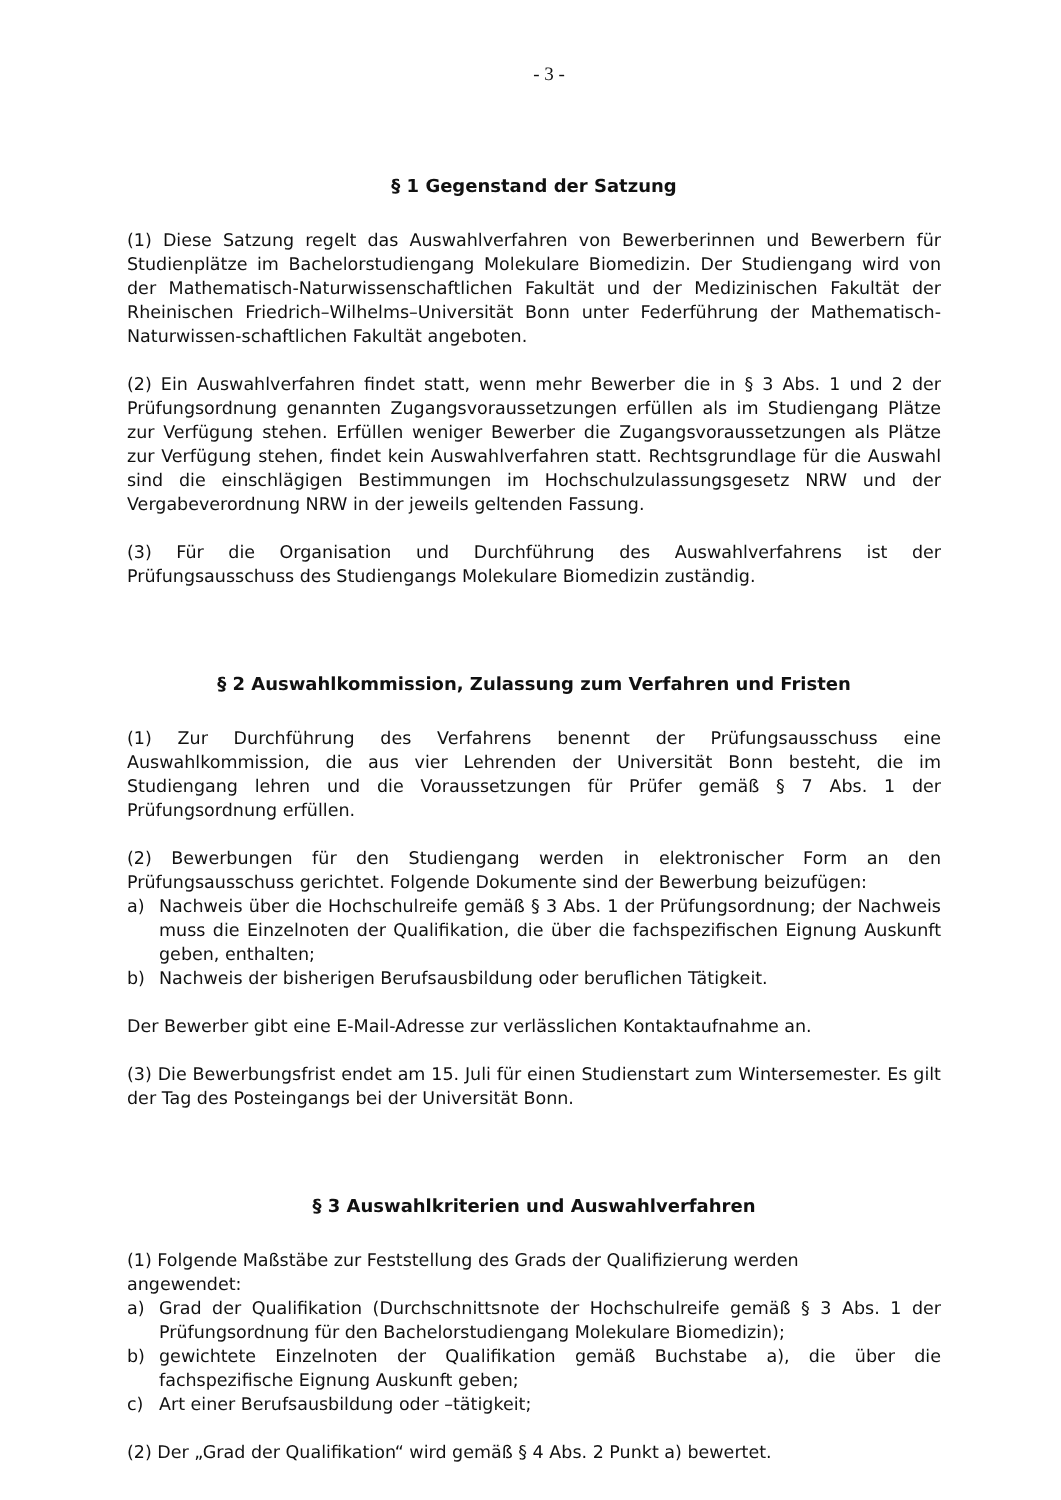- 3 -
§ 1 Gegenstand der Satzung
(1) Diese Satzung regelt das Auswahlverfahren von Bewerberinnen und Bewerbern für Studienplätze im Bachelorstudiengang Molekulare Biomedizin. Der Studiengang wird von der Mathematisch-Naturwissenschaftlichen Fakultät und der Medizinischen Fakultät der Rheinischen Friedrich–Wilhelms–Universität Bonn unter Federführung der Mathematisch-Naturwissen-schaftlichen Fakultät angeboten.
(2) Ein Auswahlverfahren findet statt, wenn mehr Bewerber die in § 3 Abs. 1 und 2 der Prüfungsordnung genannten Zugangsvoraussetzungen erfüllen als im Studiengang Plätze zur Verfügung stehen. Erfüllen weniger Bewerber die Zugangsvoraussetzungen als Plätze zur Verfügung stehen, findet kein Auswahlverfahren statt. Rechtsgrundlage für die Auswahl sind die einschlägigen Bestimmungen im Hochschulzulassungsgesetz NRW und der Vergabeverordnung NRW in der jeweils geltenden Fassung.
(3) Für die Organisation und Durchführung des Auswahlverfahrens ist der Prüfungsausschuss des Studiengangs Molekulare Biomedizin zuständig.
§ 2 Auswahlkommission, Zulassung zum Verfahren und Fristen
(1) Zur Durchführung des Verfahrens benennt der Prüfungsausschuss eine Auswahlkommission, die aus vier Lehrenden der Universität Bonn besteht, die im Studiengang lehren und die Voraussetzungen für Prüfer gemäß § 7 Abs. 1 der Prüfungsordnung erfüllen.
(2) Bewerbungen für den Studiengang werden in elektronischer Form an den Prüfungsausschuss gerichtet. Folgende Dokumente sind der Bewerbung beizufügen:
a) Nachweis über die Hochschulreife gemäß § 3 Abs. 1 der Prüfungsordnung; der Nachweis muss die Einzelnoten der Qualifikation, die über die fachspezifischen Eignung Auskunft geben, enthalten;
b) Nachweis der bisherigen Berufsausbildung oder beruflichen Tätigkeit.
Der Bewerber gibt eine E-Mail-Adresse zur verlässlichen Kontaktaufnahme an.
(3) Die Bewerbungsfrist endet am 15. Juli für einen Studienstart zum Wintersemester. Es gilt der Tag des Posteingangs bei der Universität Bonn.
§ 3 Auswahlkriterien und Auswahlverfahren
(1) Folgende Maßstäbe zur Feststellung des Grads der Qualifizierung werden
angewendet:
a) Grad der Qualifikation (Durchschnittsnote der Hochschulreife gemäß § 3 Abs. 1 der Prüfungsordnung für den Bachelorstudiengang Molekulare Biomedizin);
b) gewichtete Einzelnoten der Qualifikation gemäß Buchstabe a), die über die fachspezifische Eignung Auskunft geben;
c) Art einer Berufsausbildung oder –tätigkeit;
(2) Der „Grad der Qualifikation“ wird gemäß § 4 Abs. 2 Punkt a) bewertet.